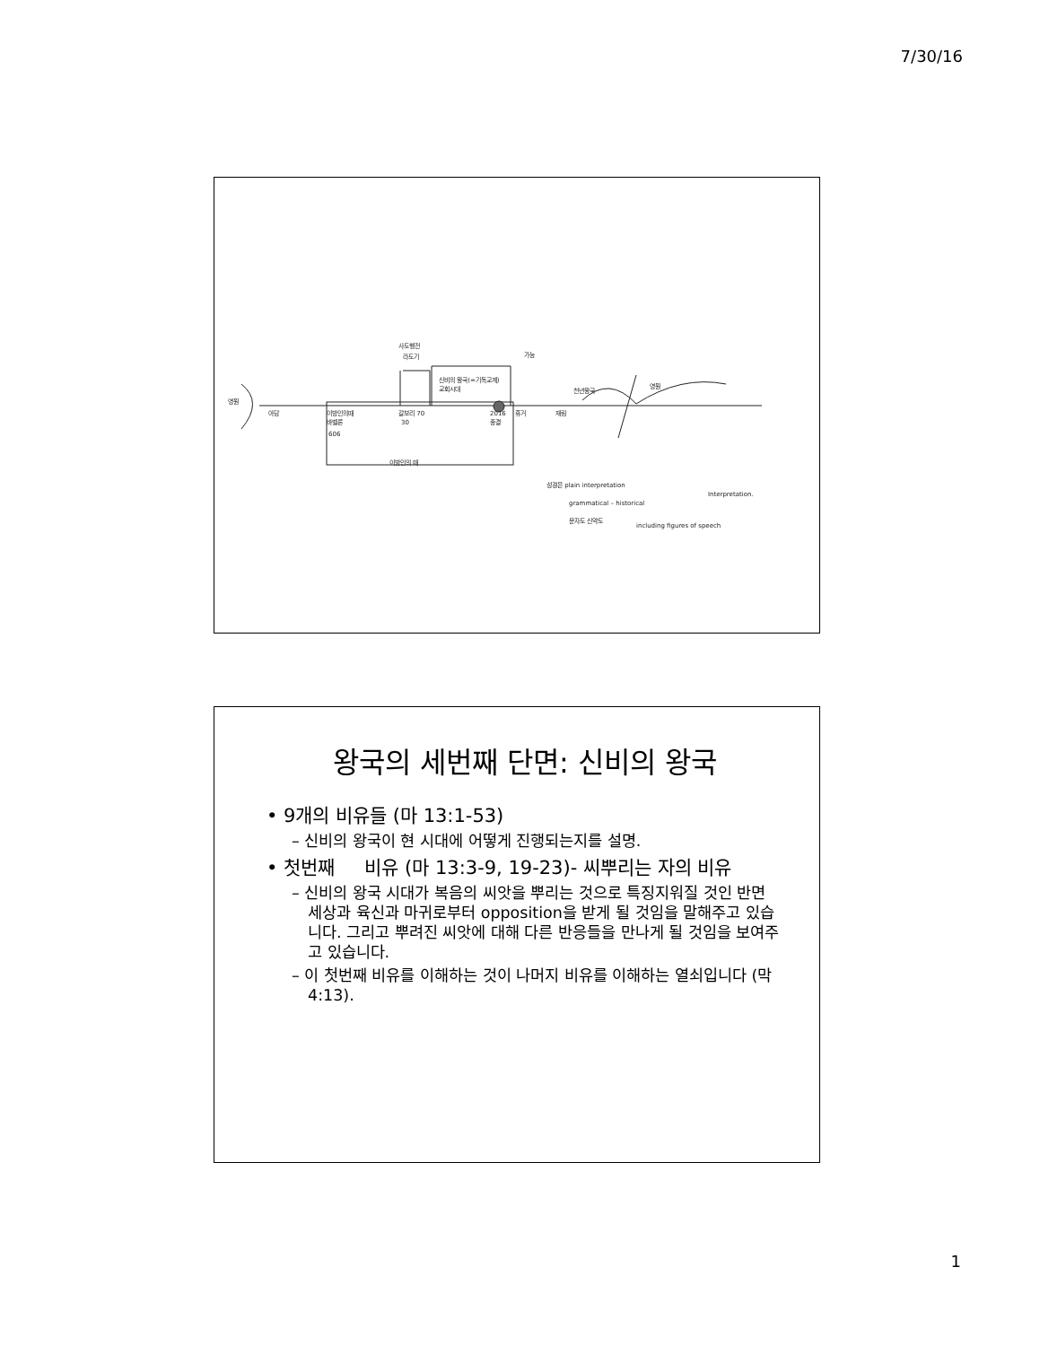7/30/16
영원
아담
이방인의때
바벨론
606
사도행전
라도기
신비의 왕국(=기독교계)
교회시대
갈보리 70
30
2016
종결
휴거
재림
가능
천년왕국
영원
이방인의 때
성경은 plain interpretation
grammatical – historical
Interpretation.
문자도 신약도
including figures of speech
왕국의 세번째 단면: 신비의 왕국
• 9개의 비유들 (마 13:1-53)
– 신비의 왕국이 현 시대에 어떻게 진행되는지를 설명.
• 첫번째 비유 (마 13:3-9, 19-23)- 씨뿌리는 자의 비유
– 신비의 왕국 시대가 복음의 씨앗을 뿌리는 것으로 특징지워질 것인 반면 세상과 육신과 마귀로부터 opposition을 받게 될 것임을 말해주고 있습니다. 그리고 뿌려진 씨앗에 대해 다른 반응들을 만나게 될 것임을 보여주고 있습니다.
– 이 첫번째 비유를 이해하는 것이 나머지 비유를 이해하는 열쇠입니다 (막 4:13).
1